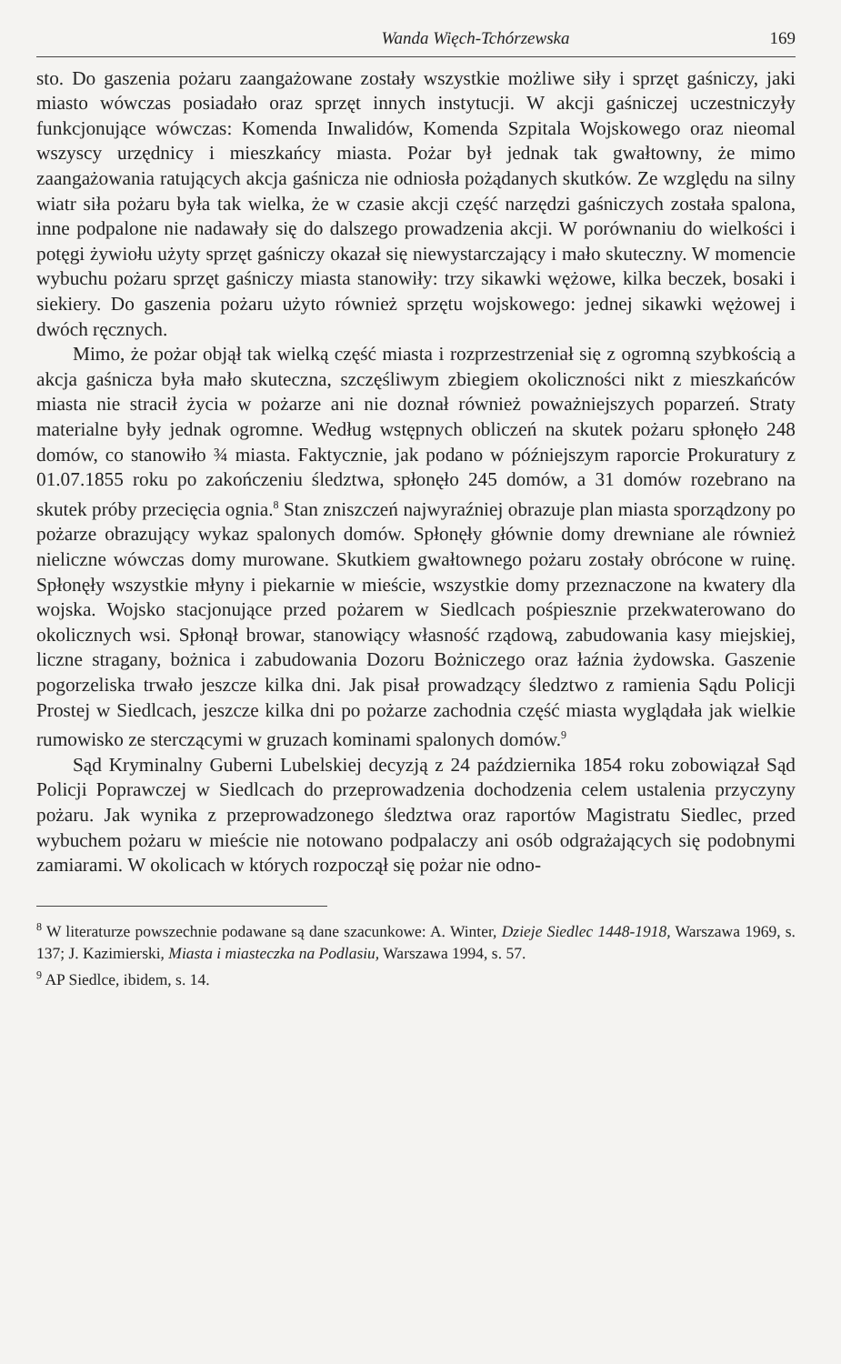Wanda Więch-Tchórzewska 169
sto. Do gaszenia pożaru zaangażowane zostały wszystkie możliwe siły i sprzęt gaśniczy, jaki miasto wówczas posiadało oraz sprzęt innych instytucji. W akcji gaśniczej uczestniczyły funkcjonujące wówczas: Komenda Inwalidów, Komenda Szpitala Wojskowego oraz nieomal wszyscy urzędnicy i mieszkańcy miasta. Pożar był jednak tak gwałtowny, że mimo zaangażowania ratujących akcja gaśnicza nie odniosła pożądanych skutków. Ze względu na silny wiatr siła pożaru była tak wielka, że w czasie akcji część narzędzi gaśniczych została spalona, inne podpalone nie nadawały się do dalszego prowadzenia akcji. W porównaniu do wielkości i potęgi żywiołu użyty sprzęt gaśniczy okazał się niewystarczający i mało skuteczny. W momencie wybuchu pożaru sprzęt gaśniczy miasta stanowiły: trzy sikawki wężowe, kilka beczek, bosaki i siekiery. Do gaszenia pożaru użyto również sprzętu wojskowego: jednej sikawki wężowej i dwóch ręcznych.
Mimo, że pożar objął tak wielką część miasta i rozprzestrzeniał się z ogromną szybkością a akcja gaśnicza była mało skuteczna, szczęśliwym zbiegiem okoliczności nikt z mieszkańców miasta nie stracił życia w pożarze ani nie doznał również poważniejszych poparzeń. Straty materialne były jednak ogromne. Według wstępnych obliczeń na skutek pożaru spłonęło 248 domów, co stanowiło ¾ miasta. Faktycznie, jak podano w późniejszym raporcie Prokuratury z 01.07.1855 roku po zakończeniu śledztwa, spłonęło 245 domów, a 31 domów rozebrano na skutek próby przecięcia ognia.<sup>8</sup> Stan zniszczeń najwyraźniej obrazuje plan miasta sporządzony po pożarze obrazujący wykaz spalonych domów. Spłonęły głównie domy drewniane ale również nieliczne wówczas domy murowane. Skutkiem gwałtownego pożaru zostały obrócone w ruinę. Spłonęły wszystkie młyny i piekarnie w mieście, wszystkie domy przeznaczone na kwatery dla wojska. Wojsko stacjonujące przed pożarem w Siedlcach pośpiesznie przekwaterowano do okolicznych wsi. Spłonął browar, stanowiący własność rządową, zabudowania kasy miejskiej, liczne stragany, bożnica i zabudowania Dozoru Bożniczego oraz łaźnia żydowska. Gaszenie pogorzeliska trwało jeszcze kilka dni. Jak pisał prowadzący śledztwo z ramienia Sądu Policji Prostej w Siedlcach, jeszcze kilka dni po pożarze zachodnia część miasta wyglądała jak wielkie rumowisko ze sterczącymi w gruzach kominami spalonych domów.<sup>9</sup>
Sąd Kryminalny Guberni Lubelskiej decyzją z 24 października 1854 roku zobowiązał Sąd Policji Poprawczej w Siedlcach do przeprowadzenia dochodzenia celem ustalenia przyczyny pożaru. Jak wynika z przeprowadzonego śledztwa oraz raportów Magistratu Siedlec, przed wybuchem pożaru w mieście nie notowano podpalaczy ani osób odgrażających się podobnymi zamiarami. W okolicach w których rozpoczął się pożar nie odno-
<sup>8</sup> W literaturze powszechnie podawane są dane szacunkowe: A. Winter, Dzieje Siedlec 1448-1918, Warszawa 1969, s. 137; J. Kazimierski, Miasta i miasteczka na Podlasiu, Warszawa 1994, s. 57.
<sup>9</sup> AP Siedlce, ibidem, s. 14.